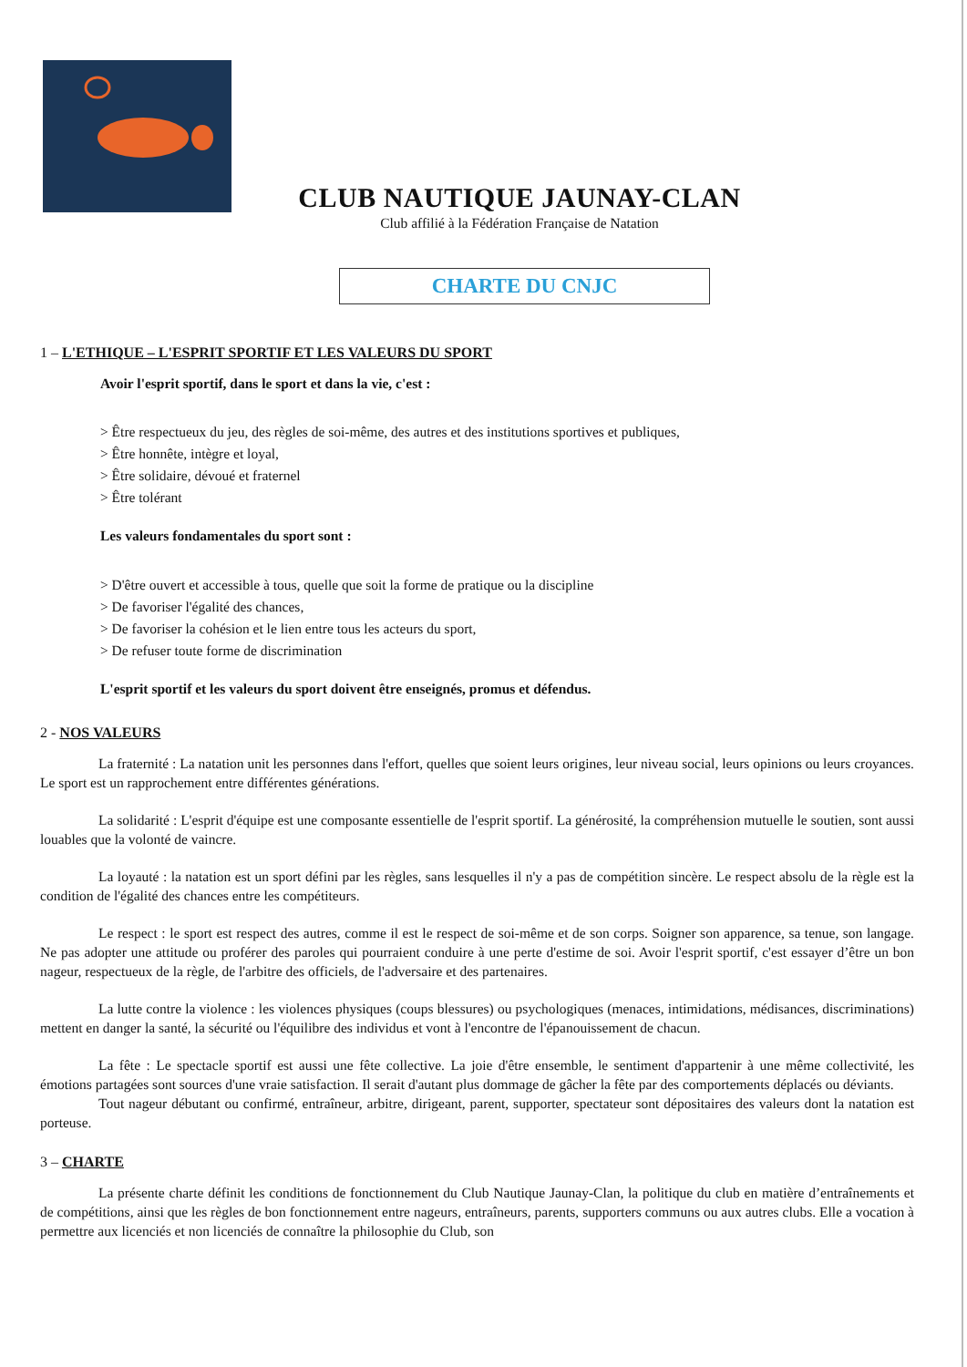CLUB NAUTIQUE JAUNAY-CLAN
Club affilié à la Fédération Française de Natation
CHARTE DU CNJC
1 – L'ETHIQUE – L'ESPRIT SPORTIF ET LES VALEURS DU SPORT
Avoir l'esprit sportif, dans le sport et dans la vie, c'est :
> Être respectueux du jeu, des règles de soi-même, des autres et des institutions sportives et publiques,
> Être honnête, intègre et loyal,
> Être solidaire, dévoué et fraternel
> Être tolérant
Les valeurs fondamentales du sport sont :
> D'être ouvert et accessible à tous, quelle que soit la forme de pratique ou la discipline
> De favoriser l'égalité des chances,
> De favoriser la cohésion et le lien entre tous les acteurs du sport,
> De refuser toute forme de discrimination
L'esprit sportif et les valeurs du sport doivent être enseignés, promus et défendus.
2 - NOS VALEURS
La fraternité : La natation unit les personnes dans l'effort, quelles que soient leurs origines, leur niveau social, leurs opinions ou leurs croyances. Le sport est un rapprochement entre différentes générations.
La solidarité : L'esprit d'équipe est une composante essentielle de l'esprit sportif. La générosité, la compréhension mutuelle le soutien, sont aussi louables que la volonté de vaincre.
La loyauté : la natation est un sport défini par les règles, sans lesquelles il n'y a pas de compétition sincère. Le respect absolu de la règle est la condition de l'égalité des chances entre les compétiteurs.
Le respect : le sport est respect des autres, comme il est le respect de soi-même et de son corps. Soigner son apparence, sa tenue, son langage. Ne pas adopter une attitude ou proférer des paroles qui pourraient conduire à une perte d'estime de soi. Avoir l'esprit sportif, c'est essayer d’être un bon nageur, respectueux de la règle, de l'arbitre des officiels, de l'adversaire et des partenaires.
La lutte contre la violence : les violences physiques (coups blessures) ou psychologiques (menaces, intimidations, médisances, discriminations) mettent en danger la santé, la sécurité ou l'équilibre des individus et vont à l'encontre de l'épanouissement de chacun.
La fête : Le spectacle sportif est aussi une fête collective. La joie d'être ensemble, le sentiment d'appartenir à une même collectivité, les émotions partagées sont sources d'une vraie satisfaction. Il serait d'autant plus dommage de gâcher la fête par des comportements déplacés ou déviants.
Tout nageur débutant ou confirmé, entraîneur, arbitre, dirigeant, parent, supporter, spectateur sont dépositaires des valeurs dont la natation est porteuse.
3 – CHARTE
La présente charte définit les conditions de fonctionnement du Club Nautique Jaunay-Clan, la politique du club en matière d’entraînements et de compétitions, ainsi que les règles de bon fonctionnement entre nageurs, entraîneurs, parents, supporters communs ou aux autres clubs. Elle a vocation à permettre aux licenciés et non licenciés de connaître la philosophie du Club, son